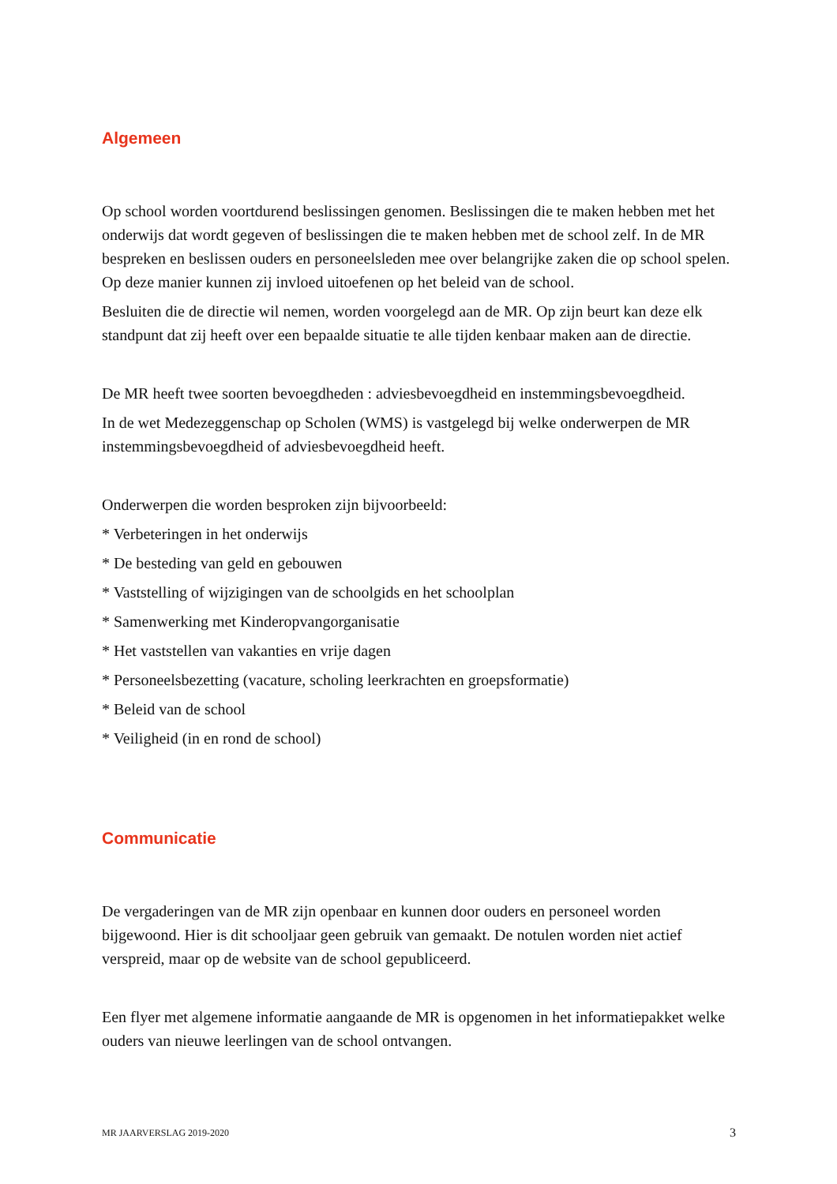Algemeen
Op school worden voortdurend beslissingen genomen. Beslissingen die te maken hebben met het onderwijs dat wordt gegeven of beslissingen die te maken hebben met de school zelf. In de MR bespreken en beslissen ouders en personeelsleden mee over belangrijke zaken die op school spelen. Op deze manier kunnen zij invloed uitoefenen op het beleid van de school.
Besluiten die de directie wil nemen, worden voorgelegd aan de MR. Op zijn beurt kan deze elk standpunt dat zij heeft over een bepaalde situatie te alle tijden kenbaar maken aan de directie.
De MR heeft twee soorten bevoegdheden : adviesbevoegdheid en instemmingsbevoegdheid.
In de wet Medezeggenschap op Scholen (WMS) is vastgelegd bij welke onderwerpen de MR instemmingsbevoegdheid of adviesbevoegdheid heeft.
Onderwerpen die worden besproken zijn bijvoorbeeld:
* Verbeteringen in het onderwijs
* De besteding van geld en gebouwen
* Vaststelling of wijzigingen van de schoolgids en het schoolplan
* Samenwerking met Kinderopvangorganisatie
* Het vaststellen van vakanties en vrije dagen
* Personeelsbezetting (vacature, scholing leerkrachten en groepsformatie)
* Beleid van de school
* Veiligheid (in en rond de school)
Communicatie
De vergaderingen van de MR zijn openbaar en kunnen door ouders en personeel worden bijgewoond. Hier is dit schooljaar geen gebruik van gemaakt. De notulen worden niet actief verspreid, maar op de website van de school gepubliceerd.
Een flyer met algemene informatie aangaande de MR is opgenomen in het informatiepakket welke ouders van nieuwe leerlingen van de school ontvangen.
MR JAARVERSLAG 2019-2020 3